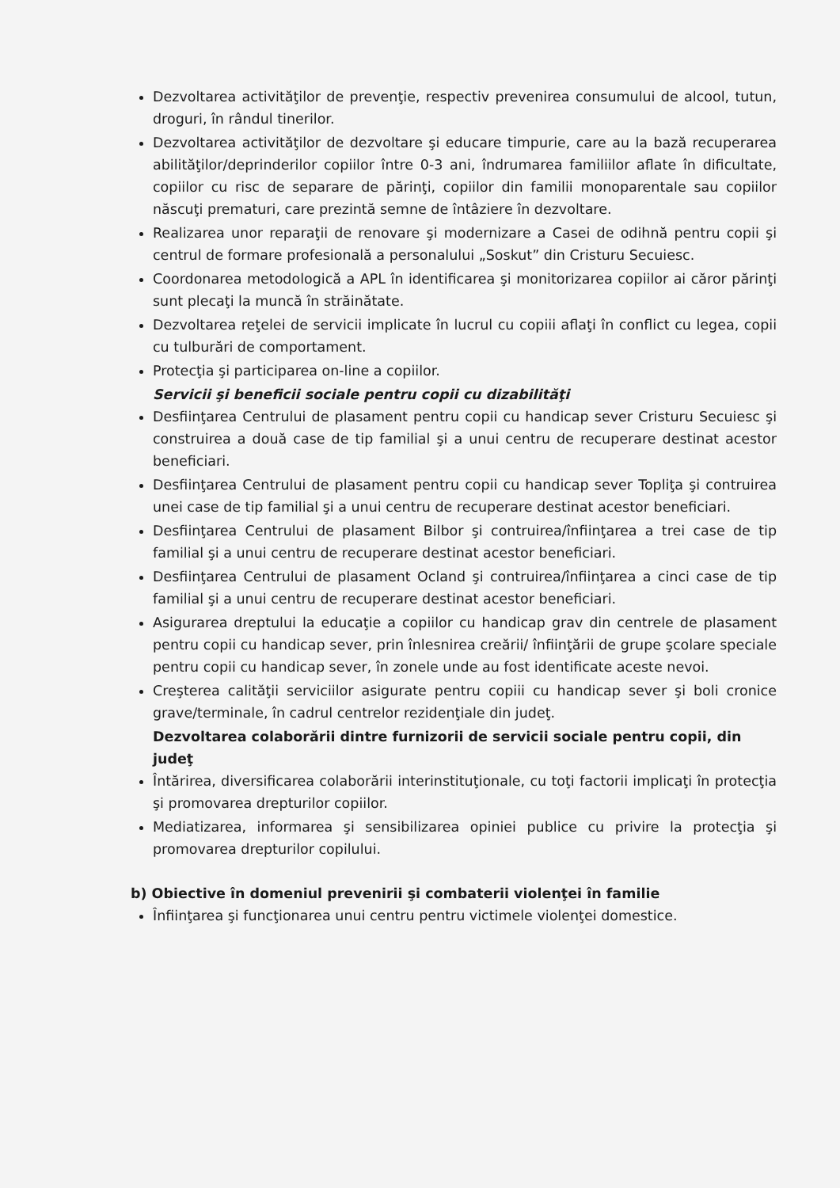Dezvoltarea activităţilor de prevenţie, respectiv prevenirea consumului de alcool, tutun, droguri, în rândul tinerilor.
Dezvoltarea activităţilor de dezvoltare şi educare timpurie, care au la bază recuperarea abilităţilor/deprinderilor copiilor între 0-3 ani, îndrumarea familiilor aflate în dificultate, copiilor cu risc de separare de părinţi, copiilor din familii monoparentale sau copiilor născuţi prematuri, care prezintă semne de întâziere în dezvoltare.
Realizarea unor reparaţii de renovare şi modernizare a Casei de odihnă pentru copii şi centrul de formare profesională a personalului „Soskut” din Cristuru Secuiesc.
Coordonarea metodologică a APL în identificarea şi monitorizarea copiilor ai căror părinţi sunt plecaţi la muncă în străinătate.
Dezvoltarea reţelei de servicii implicate în lucrul cu copiii aflaţi în conflict cu legea, copii cu tulburări de comportament.
Protecţia şi participarea on-line a copiilor.
Servicii şi beneficii sociale pentru copii cu dizabilităţi
Desfiinţarea Centrului de plasament pentru copii cu handicap sever Cristuru Secuiesc şi construirea a două case de tip familial şi a unui centru de recuperare destinat acestor beneficiari.
Desfiinţarea Centrului de plasament pentru copii cu handicap sever Topliţa şi contruirea unei case de tip familial şi a unui centru de recuperare destinat acestor beneficiari.
Desfiinţarea Centrului de plasament Bilbor şi contruirea/înfiinţarea a trei case de tip familial şi a unui centru de recuperare destinat acestor beneficiari.
Desfiinţarea Centrului de plasament Ocland şi contruirea/înfiinţarea a cinci case de tip familial şi a unui centru de recuperare destinat acestor beneficiari.
Asigurarea dreptului la educaţie a copiilor cu handicap grav din centrele de plasament pentru copii cu handicap sever, prin înlesnirea creării/ înfiinţării de grupe şcolare speciale pentru copii cu handicap sever, în zonele unde au fost identificate aceste nevoi.
Creşterea calităţii serviciilor asigurate pentru copiii cu handicap sever şi boli cronice grave/terminale, în cadrul centrelor rezidenţiale din judeţ.
Dezvoltarea colaborării dintre furnizorii de servicii sociale pentru copii, din judeţ
Întărirea, diversificarea colaborării interinstituţionale, cu toţi factorii implicaţi în protecţia şi promovarea drepturilor copiilor.
Mediatizarea, informarea şi sensibilizarea opiniei publice cu privire la protecţia şi promovarea drepturilor copilului.
b) Obiective în domeniul prevenirii şi combaterii violenţei în familie
Înfiinţarea şi funcţionarea unui centru pentru victimele violenţei domestice.